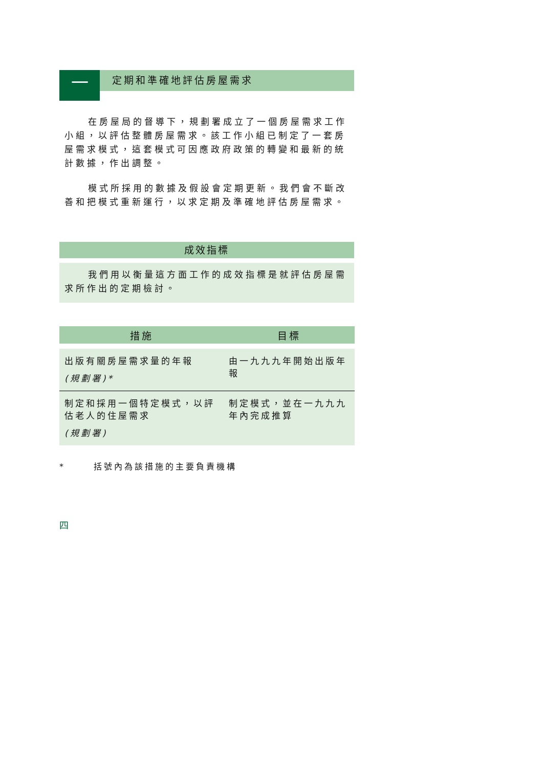一
定期和準確地評估房屋需求
在房屋局的督導下，規劃署成立了一個房屋需求工作小組，以評估整體房屋需求。該工作小組已制定了一套房屋需求模式，這套模式可因應政府政策的轉變和最新的統計數據，作出調整。
模式所採用的數據及假設會定期更新。我們會不斷改善和把模式重新運行，以求定期及準確地評估房屋需求。
成效指標
我們用以衡量這方面工作的成效指標是就評估房屋需求所作出的定期檢討。
| 措施 | 目標 |
| --- | --- |
| 出版有關房屋需求量的年報 (規劃署)* | 由一九九九年開始出版年報 |
| 制定和採用一個特定模式，以評估老人的住屋需求 (規劃署) | 制定模式，並在一九九九年內完成推算 |
* 括號內為該措施的主要負責機構
四